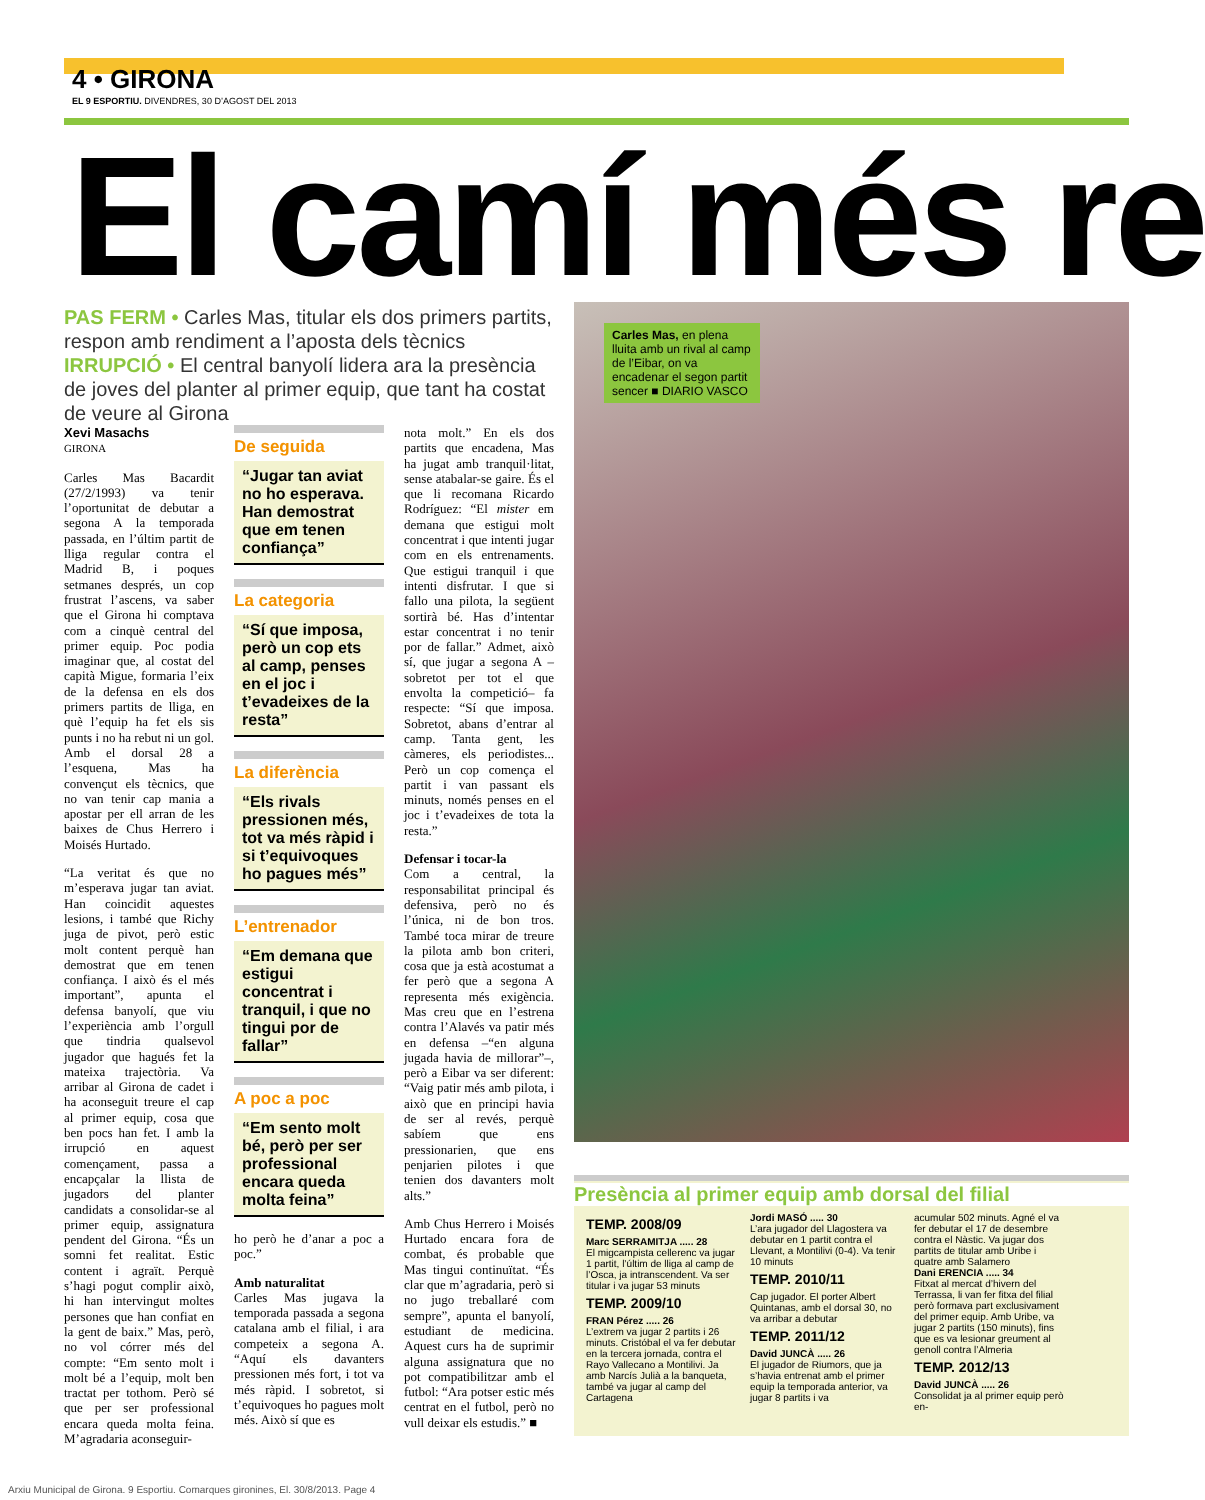4 • GIRONA
EL 9 ESPORTIU. DIVENDRES, 30 D’AGOST DEL 2013
El camí més re
PAS FERM • Carles Mas, titular els dos primers partits, respon amb rendiment a l’aposta dels tècnics IRRUPCIÓ • El central banyolí lidera ara la presència de joves del planter al primer equip, que tant ha costat de veure al Girona
Xevi Masachs
GIRONA
Carles Mas Bacardit (27/2/1993) va tenir l’oportunitat de debutar a segona A la temporada passada, en l’últim partit de lliga regular contra el Madrid B, i poques setmanes després, un cop frustrat l’ascens, va saber que el Girona hi comptava com a cinquè central del primer equip. Poc podia imaginar que, al costat del capità Migue, formaria l’eix de la defensa en els dos primers partits de lliga, en què l’equip ha fet els sis punts i no ha rebut ni un gol. Amb el dorsal 28 a l’esquena, Mas ha convençut els tècnics, que no van tenir cap mania a apostar per ell arran de les baixes de Chus Herrero i Moisés Hurtado.
“La veritat és que no m’esperava jugar tan aviat. Han coincidit aquestes lesions, i també que Richy juga de pivot, però estic molt content perquè han demostrat que em tenen confiança. I això és el més important”, apunta el defensa banyolí, que viu l’experiència amb l’orgull que tindria qualsevol jugador que hagués fet la mateixa trajectòria. Va arribar al Girona de cadet i ha aconseguit treure el cap al primer equip, cosa que ben pocs han fet. I amb la irrupció en aquest començament, passa a encapçalar la llista de jugadors del planter candidats a consolidar-se al primer equip, assignatura pendent del Girona. “És un somni fet realitat. Estic content i agraït. Perquè s’hagi pogut complir això, hi han intervingut moltes persones que han confiat en la gent de baix.” Mas, però, no vol córrer més del compte: “Em sento molt i molt bé a l’equip, molt ben tractat per tothom. Però sé que per ser professional encara queda molta feina. M’agradaria aconseguir-
De seguida
“Jugar tan aviat no ho esperava. Han demostrat que em tenen confiança”
La categoria
“Sí que imposa, però un cop ets al camp, penses en el joc i t’evadeixes de la resta”
La diferència
“Els rivals pressionen més, tot va més ràpid i si t’equivoques ho pagues més”
L’entrenador
“Em demana que estigui concentrat i tranquil, i que no tingui por de fallar”
A poc a poc
“Em sento molt bé, però per ser professional encara queda molta feina”
ho però he d’anar a poc a poc.”
Amb naturalitat
Carles Mas jugava la temporada passada a segona catalana amb el filial, i ara competeix a segona A. “Aquí els davanters pressionen més fort, i tot va més ràpid. I sobretot, si t’equivoques ho pagues molt més. Això sí que es
nota molt.” En els dos partits que encadena, Mas ha jugat amb tranquil·litat, sense atabalar-se gaire. És el que li recomana Ricardo Rodríguez: “El mister em demana que estigui molt concentrat i que intenti jugar com en els entrenaments. Que estigui tranquil i que intenti disfrutar. I que si fallo una pilota, la següent sortirà bé. Has d’intentar estar concentrat i no tenir por de fallar.” Admet, això sí, que jugar a segona A –sobretot per tot el que envolta la competició– fa respecte: “Sí que imposa. Sobretot, abans d’entrar al camp. Tanta gent, les càmeres, els periodistes... Però un cop comença el partit i van passant els minuts, només penses en el joc i t’evadeixes de tota la resta.”
Defensar i tocar-la
Com a central, la responsabilitat principal és defensiva, però no és l’única, ni de bon tros. També toca mirar de treure la pilota amb bon criteri, cosa que ja està acostumat a fer però que a segona A representa més exigència. Mas creu que en l’estrena contra l’Alavés va patir més en defensa –“en alguna jugada havia de millorar”–, però a Eibar va ser diferent: “Vaig patir més amb pilota, i això que en principi havia de ser al revés, perquè sabíem que ens pressionarien, que ens penjarien pilotes i que tenien dos davanters molt alts.”
Amb Chus Herrero i Moisés Hurtado encara fora de combat, és probable que Mas tingui continuïtat. “És clar que m’agradaria, però si no jugo treballaré com sempre”, apunta el banyolí, estudiant de medicina. Aquest curs ha de suprimir alguna assignatura que no pot compatibilitzar amb el futbol: “Ara potser estic més centrat en el futbol, però no vull deixar els estudis.” ■
Carles Mas, en plena lluita amb un rival al camp de l’Eibar, on va encadenar el segon partit sencer ■ DIARIO VASCO
Presència al primer equip amb dorsal del filial
TEMP. 2008/09
Marc SERRAMITJA ..... 28
El migcampista cellerenc va jugar 1 partit, l’últim de lliga al camp de l’Osca, ja intranscendent. Va ser titular i va jugar 53 minuts
TEMP. 2009/10
FRAN Pérez ..... 26
L’extrem va jugar 2 partits i 26 minuts. Cristóbal el va fer debutar en la tercera jornada, contra el Rayo Vallecano a Montilivi. Ja amb Narcís Julià a la banqueta, també va jugar al camp del Cartagena
Jordi MASÓ ..... 30
L’ara jugador del Llagostera va debutar en 1 partit contra el Llevant, a Montilivi (0-4). Va tenir 10 minuts
TEMP. 2010/11
Cap jugador. El porter Albert Quintanas, amb el dorsal 30, no va arribar a debutar
TEMP. 2011/12
David JUNCÀ ..... 26
El jugador de Riumors, que ja s’havia entrenat amb el primer equip la temporada anterior, va jugar 8 partits i va
acumular 502 minuts. Agné el va fer debutar el 17 de desembre contra el Nàstic. Va jugar dos partits de titular amb Uribe i quatre amb Salamero
Dani ERENCIA ..... 34
Fitxat al mercat d’hivern del Terrassa, li van fer fitxa del filial però formava part exclusivament del primer equip. Amb Uribe, va jugar 2 partits (150 minuts), fins que es va lesionar greument al genoll contra l’Almeria
TEMP. 2012/13
David JUNCÀ ..... 26
Consolidat ja al primer equip però en-
Arxiu Municipal de Girona. 9 Esportiu. Comarques gironines, El. 30/8/2013. Page 4